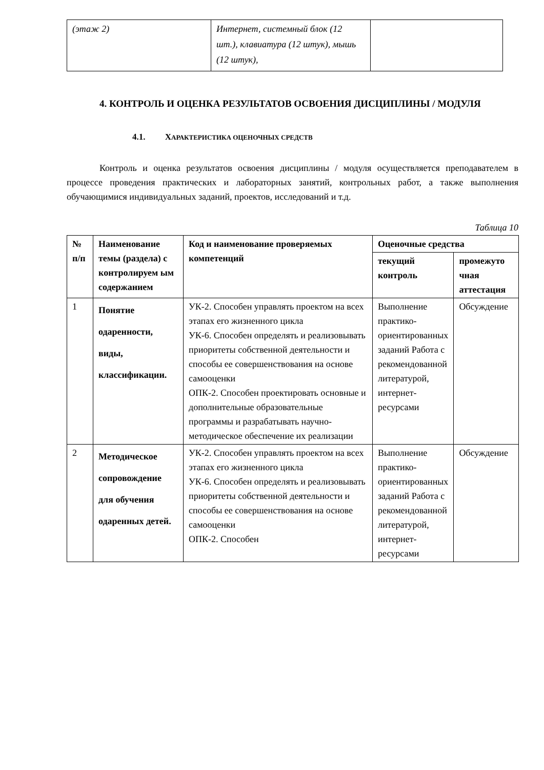| (этаж 2) | Интернет, системный блок (12 шт.), клавиатура (12 штук), мышь (12 штук), | |
4. КОНТРОЛЬ И ОЦЕНКА РЕЗУЛЬТАТОВ ОСВОЕНИЯ ДИСЦИПЛИНЫ / МОДУЛЯ
4.1. ХАРАКТЕРИСТИКА ОЦЕНОЧНЫХ СРЕДСТВ
Контроль и оценка результатов освоения дисциплины / модуля осуществляется преподавателем в процессе проведения практических и лабораторных занятий, контрольных работ, а также выполнения обучающимися индивидуальных заданий, проектов, исследований и т.д.
Таблица 10
| № п/п | Наименование темы (раздела) с контролируем ым содержанием | Код и наименование проверяемых компетенций | Оценочные средства | |
| --- | --- | --- | --- | --- |
| | | | текущий контроль | промежуто чная аттестация |
| 1 | Понятие одаренности, виды, классификации. | УК-2. Способен управлять проектом на всех этапах его жизненного цикла УК-6. Способен определять и реализовывать приоритеты собственной деятельности и способы ее совершенствования на основе самооценки ОПК-2. Способен проектировать основные и дополнительные образовательные программы и разрабатывать научно-методическое обеспечение их реализации | Выполнение практико-ориентированных заданий Работа с рекомендованной литературой, интернет-ресурсами | Обсуждение |
| 2 | Методическое сопровождение для обучения одаренных детей. | УК-2. Способен управлять проектом на всех этапах его жизненного цикла УК-6. Способен определять и реализовывать приоритеты собственной деятельности и способы ее совершенствования на основе самооценки ОПК-2. Способен | Выполнение практико-ориентированных заданий Работа с рекомендованной литературой, интернет-ресурсами | Обсуждение |